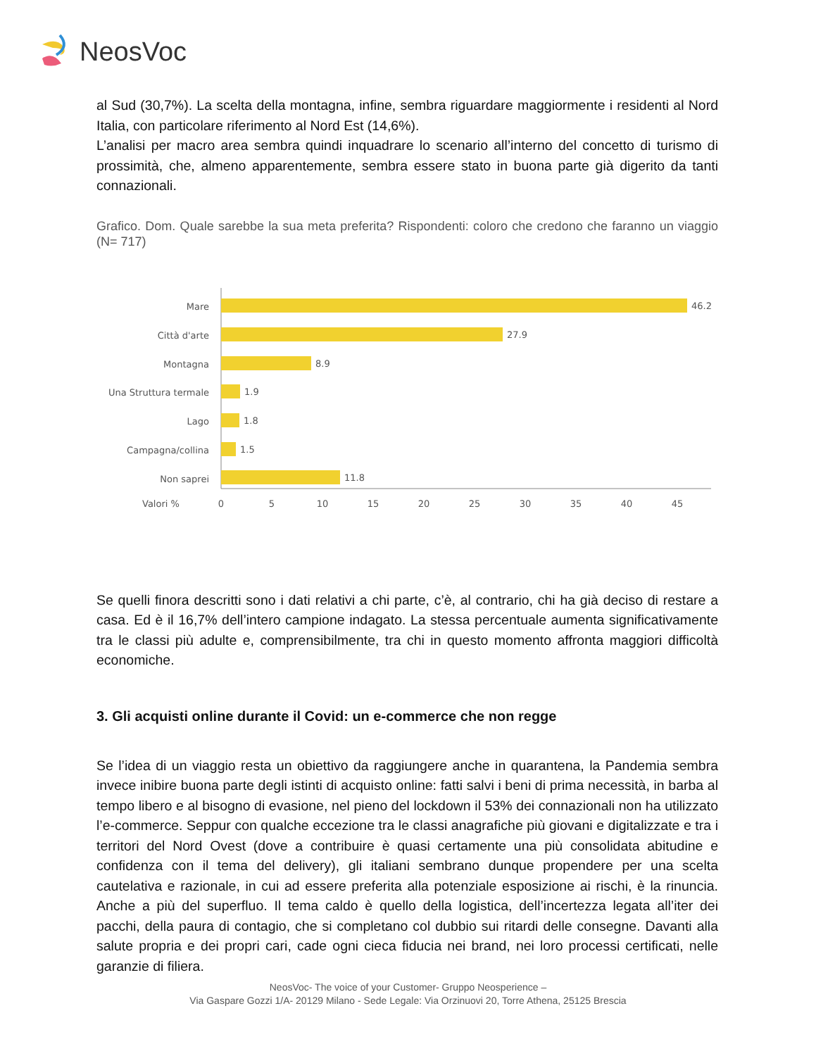NeosVoc
al Sud (30,7%). La scelta della montagna, infine, sembra riguardare maggiormente i residenti al Nord Italia, con particolare riferimento al Nord Est (14,6%).
L’analisi per macro area sembra quindi inquadrare lo scenario all’interno del concetto di turismo di prossimità, che, almeno apparentemente, sembra essere stato in buona parte già digerito da tanti connazionali.
Grafico. Dom. Quale sarebbe la sua meta preferita? Rispondenti: coloro che credono che faranno un viaggio (N= 717)
Mare
Città d'arte
Montagna
Una Struttura termale
Lago
Campagna/collina
Non saprei
46.2
27.9
8.9
1.9
1.8
1.5
11.8
Valori %
0
5
10
15
20
25
30
35
40
45
Se quelli finora descritti sono i dati relativi a chi parte, c’è, al contrario, chi ha già deciso di restare a casa. Ed è il 16,7% dell’intero campione indagato. La stessa percentuale aumenta significativamente tra le classi più adulte e, comprensibilmente, tra chi in questo momento affronta maggiori difficoltà economiche.
3. Gli acquisti online durante il Covid: un e-commerce che non regge
Se l’idea di un viaggio resta un obiettivo da raggiungere anche in quarantena, la Pandemia sembra invece inibire buona parte degli istinti di acquisto online: fatti salvi i beni di prima necessità, in barba al tempo libero e al bisogno di evasione, nel pieno del lockdown il 53% dei connazionali non ha utilizzato l’e-commerce. Seppur con qualche eccezione tra le classi anagrafiche più giovani e digitalizzate e tra i territori del Nord Ovest (dove a contribuire è quasi certamente una più consolidata abitudine e confidenza con il tema del delivery), gli italiani sembrano dunque propendere per una scelta cautelativa e razionale, in cui ad essere preferita alla potenziale esposizione ai rischi, è la rinuncia. Anche a più del superfluo. Il tema caldo è quello della logistica, dell’incertezza legata all’iter dei pacchi, della paura di contagio, che si completano col dubbio sui ritardi delle consegne. Davanti alla salute propria e dei propri cari, cade ogni cieca fiducia nei brand, nei loro processi certificati, nelle garanzie di filiera.
NeosVoc- The voice of your Customer- Gruppo Neosperience –
Via Gaspare Gozzi 1/A- 20129 Milano - Sede Legale: Via Orzinuovi 20, Torre Athena, 25125 Brescia